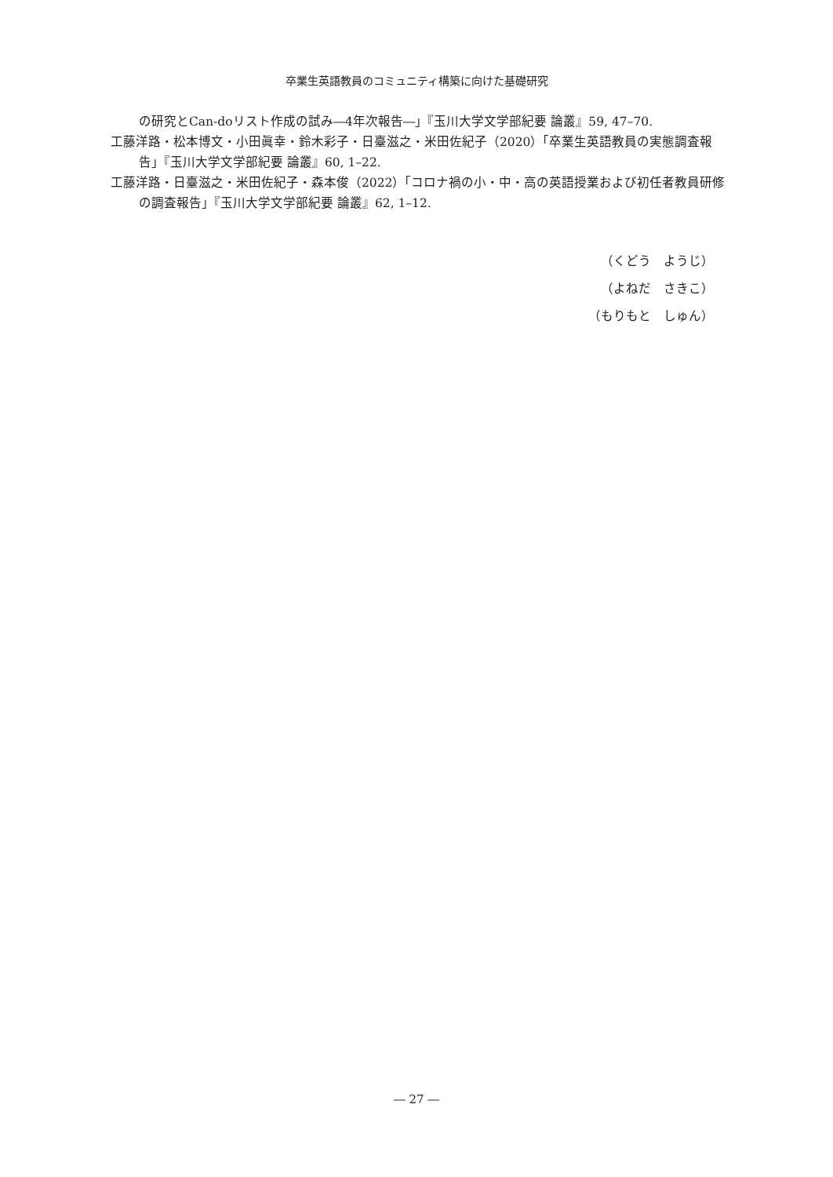卒業生英語教員のコミュニティ構築に向けた基礎研究
の研究とCan-doリスト作成の試み―4年次報告―」『玉川大学文学部紀要 論叢』59, 47–70.
工藤洋路・松本博文・小田眞幸・鈴木彩子・日臺滋之・米田佐紀子（2020）「卒業生英語教員の実態調査報告」『玉川大学文学部紀要 論叢』60, 1–22.
工藤洋路・日臺滋之・米田佐紀子・森本俊（2022）「コロナ禍の小・中・高の英語授業および初任者教員研修の調査報告」『玉川大学文学部紀要 論叢』62, 1–12.
（くどう　ようじ）
（よねだ　さきこ）
（もりもと　しゅん）
― 27 ―